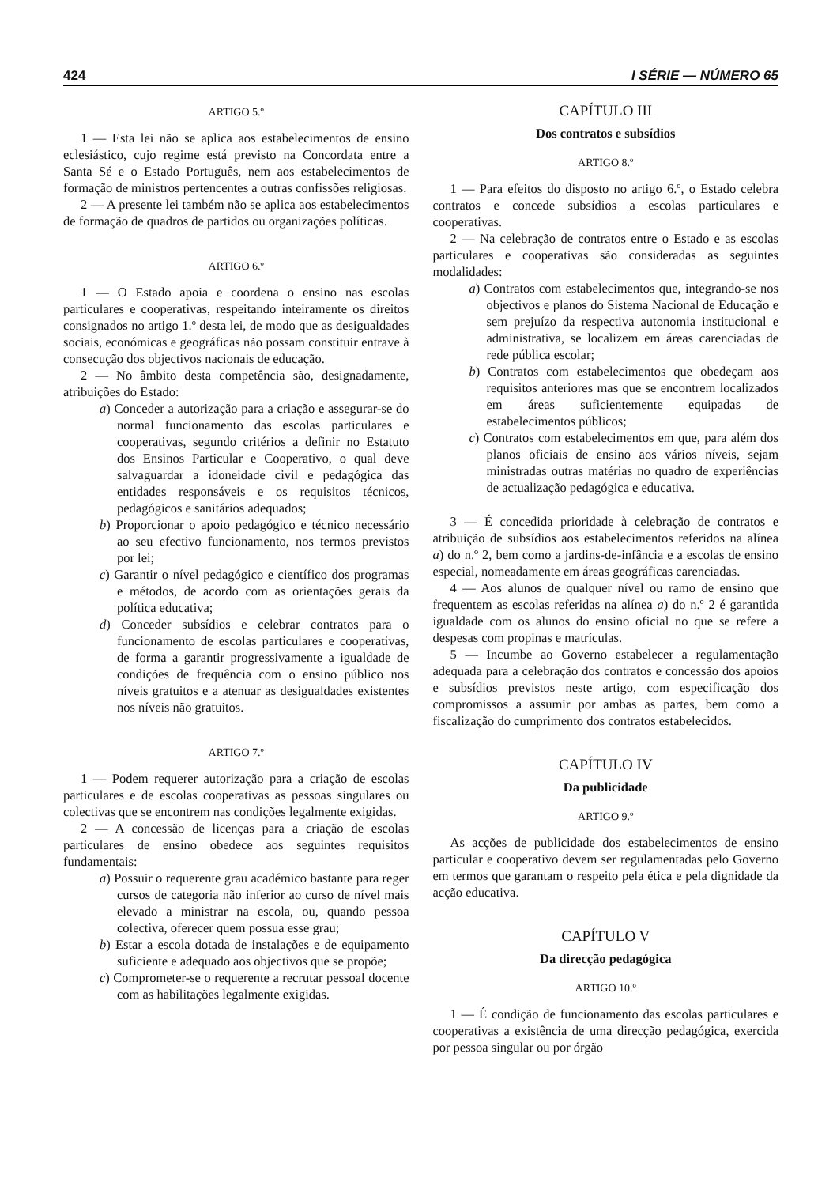424 I SÉRIE — NÚMERO 65
ARTIGO 5.º
1 — Esta lei não se aplica aos estabelecimentos de ensino eclesiástico, cujo regime está previsto na Concordata entre a Santa Sé e o Estado Português, nem aos estabelecimentos de formação de ministros pertencentes a outras confissões religiosas.
2 — A presente lei também não se aplica aos estabelecimentos de formação de quadros de partidos ou organizações políticas.
ARTIGO 6.º
1 — O Estado apoia e coordena o ensino nas escolas particulares e cooperativas, respeitando inteiramente os direitos consignados no artigo 1.º desta lei, de modo que as desigualdades sociais, económicas e geográficas não possam constituir entrave à consecução dos objectivos nacionais de educação.
2 — No âmbito desta competência são, designadamente, atribuições do Estado:
a) Conceder a autorização para a criação e assegurar-se do normal funcionamento das escolas particulares e cooperativas, segundo critérios a definir no Estatuto dos Ensinos Particular e Cooperativo, o qual deve salvaguardar a idoneidade civil e pedagógica das entidades responsáveis e os requisitos técnicos, pedagógicos e sanitários adequados;
b) Proporcionar o apoio pedagógico e técnico necessário ao seu efectivo funcionamento, nos termos previstos por lei;
c) Garantir o nível pedagógico e científico dos programas e métodos, de acordo com as orientações gerais da política educativa;
d) Conceder subsídios e celebrar contratos para o funcionamento de escolas particulares e cooperativas, de forma a garantir progressivamente a igualdade de condições de frequência com o ensino público nos níveis gratuitos e a atenuar as desigualdades existentes nos níveis não gratuitos.
ARTIGO 7.º
1 — Podem requerer autorização para a criação de escolas particulares e de escolas cooperativas as pessoas singulares ou colectivas que se encontrem nas condições legalmente exigidas.
2 — A concessão de licenças para a criação de escolas particulares de ensino obedece aos seguintes requisitos fundamentais:
a) Possuir o requerente grau académico bastante para reger cursos de categoria não inferior ao curso de nível mais elevado a ministrar na escola, ou, quando pessoa colectiva, oferecer quem possua esse grau;
b) Estar a escola dotada de instalações e de equipamento suficiente e adequado aos objectivos que se propõe;
c) Comprometer-se o requerente a recrutar pessoal docente com as habilitações legalmente exigidas.
CAPÍTULO III
Dos contratos e subsídios
ARTIGO 8.º
1 — Para efeitos do disposto no artigo 6.º, o Estado celebra contratos e concede subsídios a escolas particulares e cooperativas.
2 — Na celebração de contratos entre o Estado e as escolas particulares e cooperativas são consideradas as seguintes modalidades:
a) Contratos com estabelecimentos que, integrando-se nos objectivos e planos do Sistema Nacional de Educação e sem prejuízo da respectiva autonomia institucional e administrativa, se localizem em áreas carenciadas de rede pública escolar;
b) Contratos com estabelecimentos que obedeçam aos requisitos anteriores mas que se encontrem localizados em áreas suficientemente equipadas de estabelecimentos públicos;
c) Contratos com estabelecimentos em que, para além dos planos oficiais de ensino aos vários níveis, sejam ministradas outras matérias no quadro de experiências de actualização pedagógica e educativa.
3 — É concedida prioridade à celebração de contratos e atribuição de subsídios aos estabelecimentos referidos na alínea a) do n.º 2, bem como a jardins-de-infância e a escolas de ensino especial, nomeadamente em áreas geográficas carenciadas.
4 — Aos alunos de qualquer nível ou ramo de ensino que frequentem as escolas referidas na alínea a) do n.º 2 é garantida igualdade com os alunos do ensino oficial no que se refere a despesas com propinas e matrículas.
5 — Incumbe ao Governo estabelecer a regulamentação adequada para a celebração dos contratos e concessão dos apoios e subsídios previstos neste artigo, com especificação dos compromissos a assumir por ambas as partes, bem como a fiscalização do cumprimento dos contratos estabelecidos.
CAPÍTULO IV
Da publicidade
ARTIGO 9.º
As acções de publicidade dos estabelecimentos de ensino particular e cooperativo devem ser regulamentadas pelo Governo em termos que garantam o respeito pela ética e pela dignidade da acção educativa.
CAPÍTULO V
Da direcção pedagógica
ARTIGO 10.º
1 — É condição de funcionamento das escolas particulares e cooperativas a existência de uma direcção pedagógica, exercida por pessoa singular ou por órgão